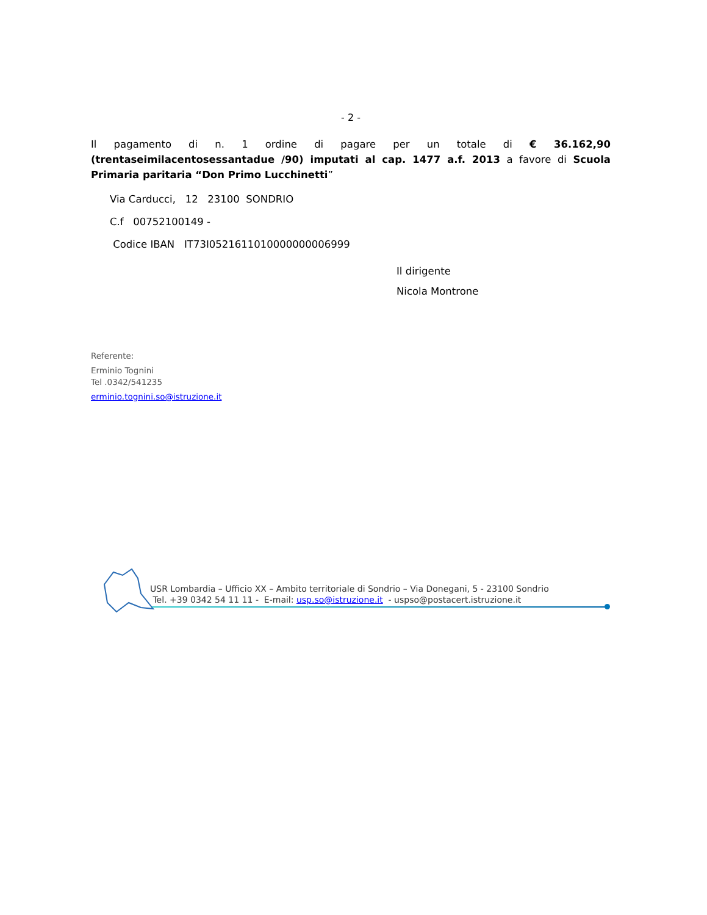- 2 -
Il pagamento di n. 1 ordine di pagare per un totale di € 36.162,90 (trentaseimilacentosessantadue /90) imputati al cap. 1477 a.f. 2013 a favore di Scuola Primaria paritaria “Don Primo Lucchinetti”
Via Carducci, 12 23100 SONDRIO
C.f 00752100149 -
Codice IBAN IT73I0521611010000000006999
Il dirigente
Nicola Montrone
Referente:
Erminio Tognini
Tel .0342/541235
erminio.tognini.so@istruzione.it
USR Lombardia – Ufficio XX – Ambito territoriale di Sondrio – Via Donegani, 5 - 23100 Sondrio
Tel. +39 0342 54 11 11 - E-mail: usp.so@istruzione.it - uspso@postacert.istruzione.it